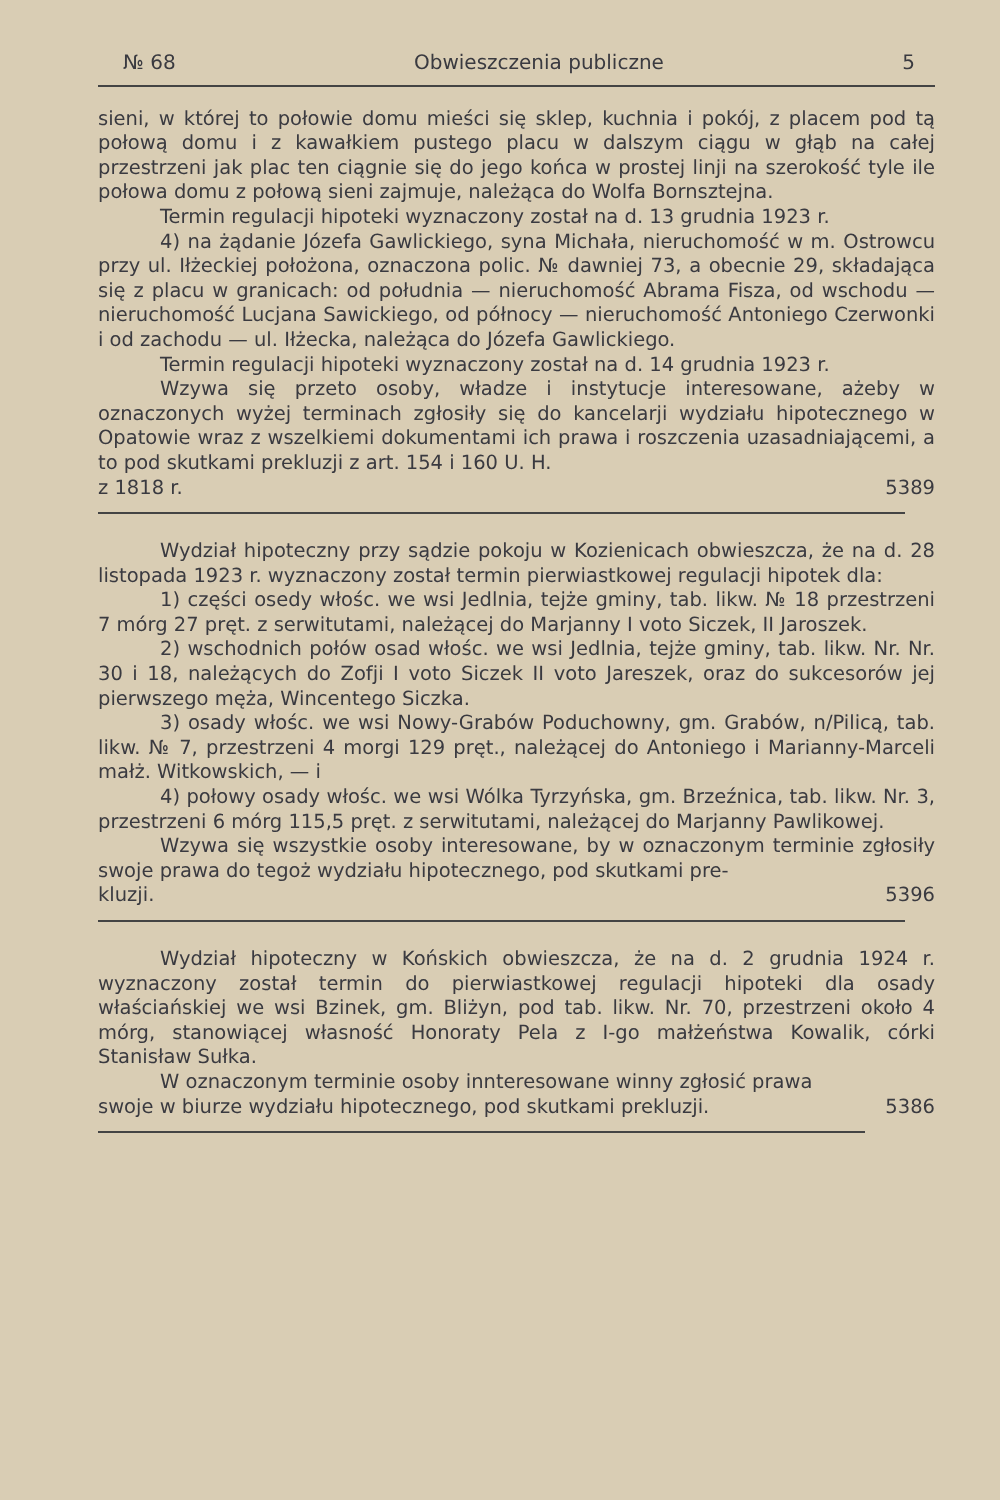№ 68 Obwieszczenia publiczne 5
sieni, w której to połowie domu mieści się sklep, kuchnia i pokój, z placem pod tą połową domu i z kawałkiem pustego placu w dalszym ciągu w głąb na całej przestrzeni jak plac ten ciągnie się do jego końca w prostej linji na szerokość tyle ile połowa domu z połową sieni zajmuje, należąca do Wolfa Bornsztejna.
Termin regulacji hipoteki wyznaczony został na d. 13 grudnia 1923 r.
4) na żądanie Józefa Gawlickiego, syna Michała, nieruchomość w m. Ostrowcu przy ul. Iłżeckiej położona, oznaczona polic. № dawniej 73, a obecnie 29, składająca się z placu w granicach: od południa — nieruchomość Abrama Fisza, od wschodu — nieruchomość Lucjana Sawickiego, od północy — nieruchomość Antoniego Czerwonki i od zachodu — ul. Iłżecka, należąca do Józefa Gawlickiego.
Termin regulacji hipoteki wyznaczony został na d. 14 grudnia 1923 r.
Wzywa się przeto osoby, władze i instytucje interesowane, ażeby w oznaczonych wyżej terminach zgłosiły się do kancelarji wydziału hipotecznego w Opatowie wraz z wszelkiemi dokumentami ich prawa i roszczenia uzasadniającemi, a to pod skutkami prekluzji z art. 154 i 160 U. H.
z 1818 r. 5389
Wydział hipoteczny przy sądzie pokoju w Kozienicach obwieszcza, że na d. 28 listopada 1923 r. wyznaczony został termin pierwiastkowej regulacji hipotek dla:
1) części osedy włośc. we wsi Jedlnia, tejże gminy, tab. likw. № 18 przestrzeni 7 mórg 27 pręt. z serwitutami, należącej do Marjanny I voto Siczek, II Jaroszek.
2) wschodnich połów osad włośc. we wsi Jedlnia, tejże gminy, tab. likw. Nr. Nr. 30 i 18, należących do Zofji I voto Siczek II voto Jareszek, oraz do sukcesorów jej pierwszego męża, Wincentego Siczka.
3) osady włośc. we wsi Nowy-Grabów Poduchowny, gm. Grabów, n/Pilicą, tab. likw. № 7, przestrzeni 4 morgi 129 pręt., należącej do Antoniego i Marianny-Marceli małż. Witkowskich, — i
4) połowy osady włośc. we wsi Wólka Tyrzyńska, gm. Brzeźnica, tab. likw. Nr. 3, przestrzeni 6 mórg 115,5 pręt. z serwitutami, należącej do Marjanny Pawlikowej.
Wzywa się wszystkie osoby interesowane, by w oznaczonym terminie zgłosiły swoje prawa do tegoż wydziału hipotecznego, pod skutkami pre-
kluzji. 5396
Wydział hipoteczny w Końskich obwieszcza, że na d. 2 grudnia 1924 r. wyznaczony został termin do pierwiastkowej regulacji hipoteki dla osady właściańskiej we wsi Bzinek, gm. Bliżyn, pod tab. likw. Nr. 70, przestrzeni około 4 mórg, stanowiącej własność Honoraty Pela z I-go małżeństwa Kowalik, córki Stanisław Sułka.
W oznaczonym terminie osoby innteresowane winny zgłosić prawa
swoje w biurze wydziału hipotecznego, pod skutkami prekluzji. 5386